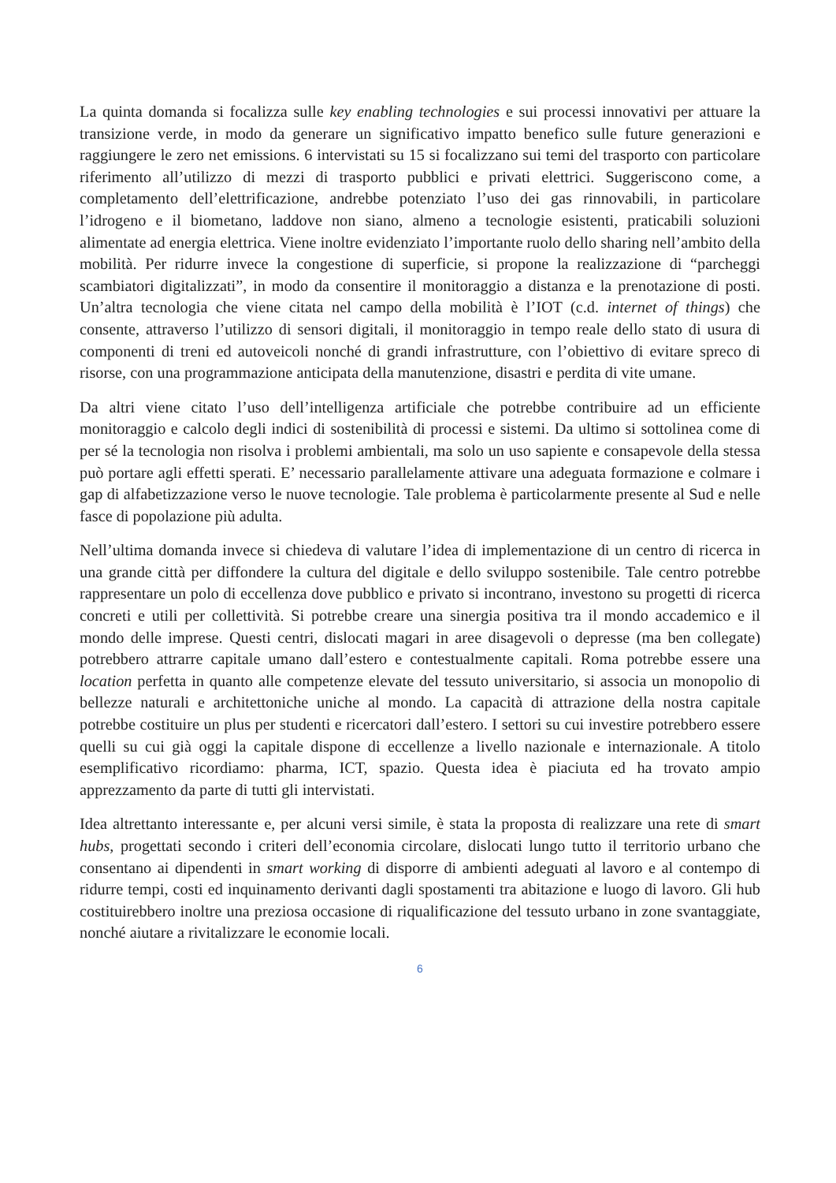La quinta domanda si focalizza sulle key enabling technologies e sui processi innovativi per attuare la transizione verde, in modo da generare un significativo impatto benefico sulle future generazioni e raggiungere le zero net emissions. 6 intervistati su 15 si focalizzano sui temi del trasporto con particolare riferimento all’utilizzo di mezzi di trasporto pubblici e privati elettrici. Suggeriscono come, a completamento dell’elettrificazione, andrebbe potenziato l’uso dei gas rinnovabili, in particolare l’idrogeno e il biometano, laddove non siano, almeno a tecnologie esistenti, praticabili soluzioni alimentate ad energia elettrica. Viene inoltre evidenziato l’importante ruolo dello sharing nell’ambito della mobilità. Per ridurre invece la congestione di superficie, si propone la realizzazione di “parcheggi scambiatori digitalizzati”, in modo da consentire il monitoraggio a distanza e la prenotazione di posti. Un’altra tecnologia che viene citata nel campo della mobilità è l’IOT (c.d. internet of things) che consente, attraverso l’utilizzo di sensori digitali, il monitoraggio in tempo reale dello stato di usura di componenti di treni ed autoveicoli nonché di grandi infrastrutture, con l’obiettivo di evitare spreco di risorse, con una programmazione anticipata della manutenzione, disastri e perdita di vite umane.
Da altri viene citato l’uso dell’intelligenza artificiale che potrebbe contribuire ad un efficiente monitoraggio e calcolo degli indici di sostenibilità di processi e sistemi. Da ultimo si sottolinea come di per sé la tecnologia non risolva i problemi ambientali, ma solo un uso sapiente e consapevole della stessa può portare agli effetti sperati. E’ necessario parallelamente attivare una adeguata formazione e colmare i gap di alfabetizzazione verso le nuove tecnologie. Tale problema è particolarmente presente al Sud e nelle fasce di popolazione più adulta.
Nell’ultima domanda invece si chiedeva di valutare l’idea di implementazione di un centro di ricerca in una grande città per diffondere la cultura del digitale e dello sviluppo sostenibile. Tale centro potrebbe rappresentare un polo di eccellenza dove pubblico e privato si incontrano, investono su progetti di ricerca concreti e utili per collettività. Si potrebbe creare una sinergia positiva tra il mondo accademico e il mondo delle imprese. Questi centri, dislocati magari in aree disagevoli o depresse (ma ben collegate) potrebbero attrarre capitale umano dall’estero e contestualmente capitali. Roma potrebbe essere una location perfetta in quanto alle competenze elevate del tessuto universitario, si associa un monopolio di bellezze naturali e architettoniche uniche al mondo. La capacità di attrazione della nostra capitale potrebbe costituire un plus per studenti e ricercatori dall’estero. I settori su cui investire potrebbero essere quelli su cui già oggi la capitale dispone di eccellenze a livello nazionale e internazionale. A titolo esemplificativo ricordiamo: pharma, ICT, spazio. Questa idea è piaciuta ed ha trovato ampio apprezzamento da parte di tutti gli intervistati.
Idea altrettanto interessante e, per alcuni versi simile, è stata la proposta di realizzare una rete di smart hubs, progettati secondo i criteri dell’economia circolare, dislocati lungo tutto il territorio urbano che consentano ai dipendenti in smart working di disporre di ambienti adeguati al lavoro e al contempo di ridurre tempi, costi ed inquinamento derivanti dagli spostamenti tra abitazione e luogo di lavoro. Gli hub costituirebbero inoltre una preziosa occasione di riqualificazione del tessuto urbano in zone svantaggiate, nonché aiutare a rivitalizzare le economie locali.
6